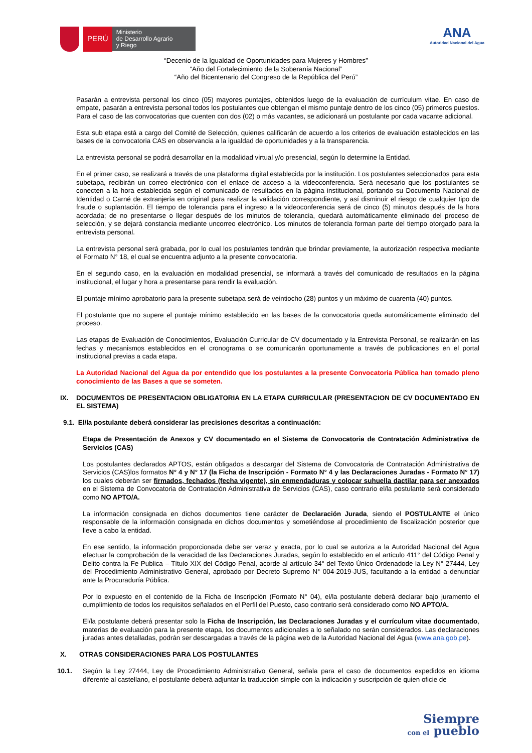PERÚ
Ministerio
de Desarrollo Agrario
y Riego
ANA
Autoridad Nacional del Agua
“Decenio de la Igualdad de Oportunidades para Mujeres y Hombres”
“Año del Fortalecimiento de la Soberanía Nacional”
“Año del Bicentenario del Congreso de la República del Perú”
Pasarán a entrevista personal los cinco (05) mayores puntajes, obtenidos luego de la evaluación de currículum vitae. En caso de empate, pasarán a entrevista personal todos los postulantes que obtengan el mismo puntaje dentro de los cinco (05) primeros puestos. Para el caso de las convocatorias que cuenten con dos (02) o más vacantes, se adicionará un postulante por cada vacante adicional.
Esta sub etapa está a cargo del Comité de Selección, quienes calificarán de acuerdo a los criterios de evaluación establecidos en las bases de la convocatoria CAS en observancia a la igualdad de oportunidades y a la transparencia.
La entrevista personal se podrá desarrollar en la modalidad virtual y/o presencial, según lo determine la Entidad.
En el primer caso, se realizará a través de una plataforma digital establecida por la institución. Los postulantes seleccionados para esta subetapa, recibirán un correo electrónico con el enlace de acceso a la videoconferencia. Será necesario que los postulantes se conecten a la hora establecida según el comunicado de resultados en la página institucional, portando su Documento Nacional de Identidad o Carné de extranjería en original para realizar la validación correspondiente, y así disminuir el riesgo de cualquier tipo de fraude o suplantación. El tiempo de tolerancia para el ingreso a la videoconferencia será de cinco (5) minutos después de la hora acordada; de no presentarse o llegar después de los minutos de tolerancia, quedará automáticamente eliminado del proceso de selección, y se dejará constancia mediante uncorreo electrónico. Los minutos de tolerancia forman parte del tiempo otorgado para la entrevista personal.
La entrevista personal será grabada, por lo cual los postulantes tendrán que brindar previamente, la autorización respectiva mediante el Formato N° 18, el cual se encuentra adjunto a la presente convocatoria.
En el segundo caso, en la evaluación en modalidad presencial, se informará a través del comunicado de resultados en la página institucional, el lugar y hora a presentarse para rendir la evaluación.
El puntaje mínimo aprobatorio para la presente subetapa será de veintiocho (28) puntos y un máximo de cuarenta (40) puntos.
El postulante que no supere el puntaje mínimo establecido en las bases de la convocatoria queda automáticamente eliminado del proceso.
Las etapas de Evaluación de Conocimientos, Evaluación Curricular de CV documentado y la Entrevista Personal, se realizarán en las fechas y mecanismos establecidos en el cronograma o se comunicarán oportunamente a través de publicaciones en el portal institucional previas a cada etapa.
La Autoridad Nacional del Agua da por entendido que los postulantes a la presente Convocatoria Pública han tomado pleno conocimiento de las Bases a que se someten.
IX. DOCUMENTOS DE PRESENTACION OBLIGATORIA EN LA ETAPA CURRICULAR (PRESENTACION DE CV DOCUMENTADO EN EL SISTEMA)
9.1. El/la postulante deberá considerar las precisiones descritas a continuación:
Etapa de Presentación de Anexos y CV documentado en el Sistema de Convocatoria de Contratación Administrativa de Servicios (CAS)
Los postulantes declarados APTOS, están obligados a descargar del Sistema de Convocatoria de Contratación Administrativa de Servicios (CAS)los formatos N° 4 y N° 17 (la Ficha de Inscripción - Formato N° 4 y las Declaraciones Juradas - Formato N° 17) los cuales deberán ser firmados, fechados (fecha vigente), sin enmendaduras y colocar suhuella dactilar para ser anexados en el Sistema de Convocatoria de Contratación Administrativa de Servicios (CAS), caso contrario el/la postulante será considerado como NO APTO/A.
La información consignada en dichos documentos tiene carácter de Declaración Jurada, siendo el POSTULANTE el único responsable de la información consignada en dichos documentos y sometiéndose al procedimiento de fiscalización posterior que lleve a cabo la entidad.
En ese sentido, la información proporcionada debe ser veraz y exacta, por lo cual se autoriza a la Autoridad Nacional del Agua efectuar la comprobación de la veracidad de las Declaraciones Juradas, según lo establecido en el artículo 411° del Código Penal y Delito contra la Fe Publica – Título XIX del Código Penal, acorde al artículo 34° del Texto Único Ordenadode la Ley N° 27444, Ley del Procedimiento Administrativo General, aprobado por Decreto Supremo N° 004-2019-JUS, facultando a la entidad a denunciar ante la Procuraduría Pública.
Por lo expuesto en el contenido de la Ficha de Inscripción (Formato N° 04), el/la postulante deberá declarar bajo juramento el cumplimiento de todos los requisitos señalados en el Perfil del Puesto, caso contrario será considerado como NO APTO/A.
El/la postulante deberá presentar solo la Ficha de Inscripción, las Declaraciones Juradas y el currículum vitae documentado, materias de evaluación para la presente etapa, los documentos adicionales a lo señalado no serán considerados. Las declaraciones juradas antes detalladas, podrán ser descargadas a través de la página web de la Autoridad Nacional del Agua (www.ana.gob.pe).
X. OTRAS CONSIDERACIONES PARA LOS POSTULANTES
10.1. Según la Ley 27444, Ley de Procedimiento Administrativo General, señala para el caso de documentos expedidos en idioma diferente al castellano, el postulante deberá adjuntar la traducción simple con la indicación y suscripción de quien oficie de
Siempre
con el pueblo